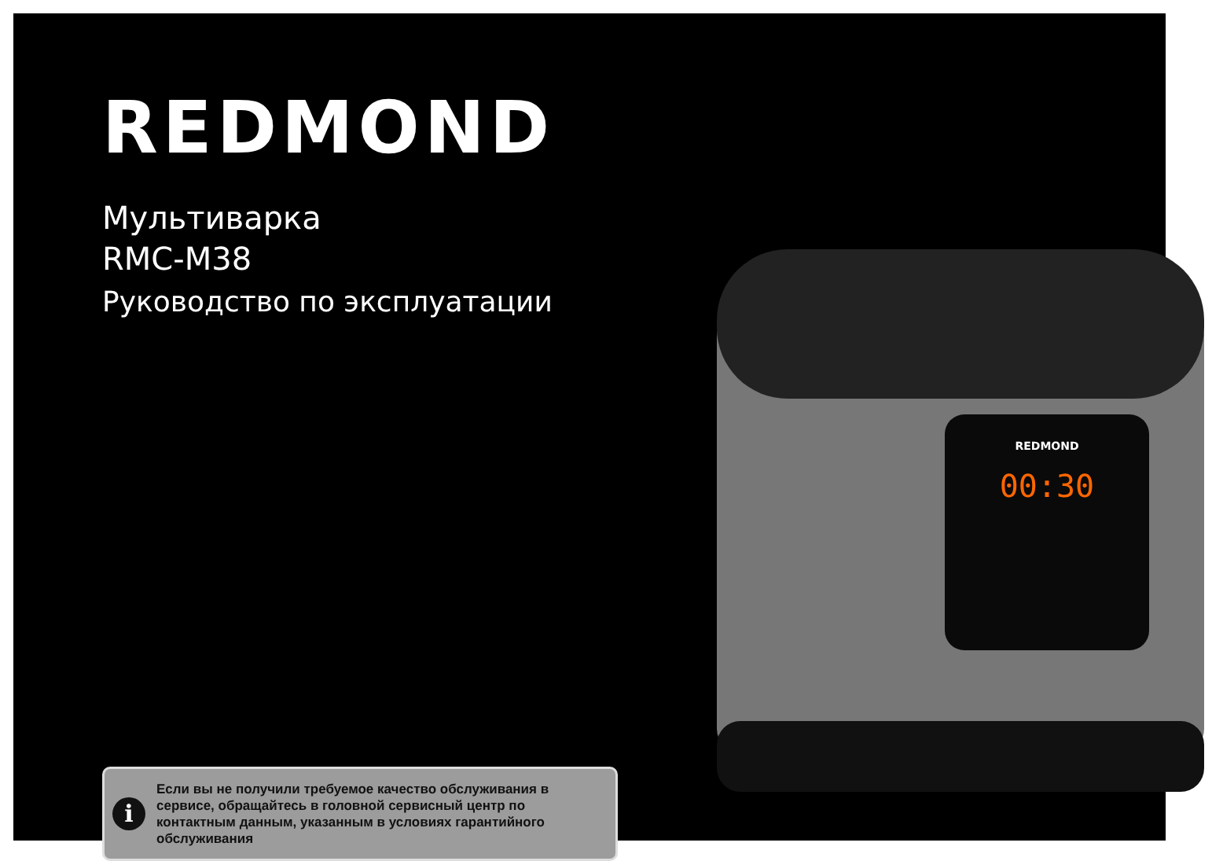REDMOND
Мультиварка
RMC-M38
Руководство по эксплуатации
00:30
REDMOND
i
Если вы не получили требуемое качество обслуживания в сервисе, обращайтесь в головной сервисный центр по контактным данным, указанным в условиях гарантийного обслуживания